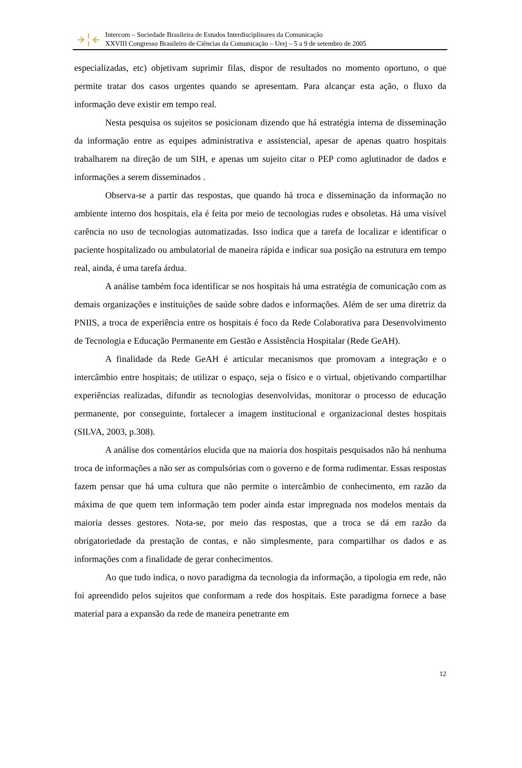Intercom – Sociedade Brasileira de Estudos Interdisciplinares da Comunicação
XXVIII Congresso Brasileiro de Ciências da Comunicação – Uerj – 5 a 9 de setembro de 2005
especializadas, etc) objetivam suprimir filas, dispor de resultados no momento oportuno, o que permite tratar dos casos urgentes quando se apresentam. Para alcançar esta ação, o fluxo da informação deve existir em tempo real.
Nesta pesquisa os sujeitos se posicionam dizendo que há estratégia interna de disseminação da informação entre as equipes administrativa e assistencial, apesar de apenas quatro hospitais trabalharem na direção de um SIH, e apenas um sujeito citar o PEP como aglutinador de dados e informações a serem disseminados .
Observa-se a partir das respostas, que quando há troca e disseminação da informação no ambiente interno dos hospitais, ela é feita por meio de tecnologias rudes e obsoletas. Há uma visível carência no uso de tecnologias automatizadas. Isso indica que a tarefa de localizar e identificar o paciente hospitalizado ou ambulatorial de maneira rápida e indicar sua posição na estrutura em tempo real, ainda, é uma tarefa árdua.
A análise também foca identificar se nos hospitais há uma estratégia de comunicação com as demais organizações e instituições de saúde sobre dados e informações. Além de ser uma diretriz da PNIIS, a troca de experiência entre os hospitais é foco da Rede Colaborativa para Desenvolvimento de Tecnologia e Educação Permanente em Gestão e Assistência Hospitalar (Rede GeAH).
A finalidade da Rede GeAH é articular mecanismos que promovam a integração e o intercâmbio entre hospitais; de utilizar o espaço, seja o físico e o virtual, objetivando compartilhar experiências realizadas, difundir as tecnologias desenvolvidas, monitorar o processo de educação permanente, por conseguinte, fortalecer a imagem institucional e organizacional destes hospitais (SILVA, 2003, p.308).
A análise dos comentários elucida que na maioria dos hospitais pesquisados não há nenhuma troca de informações a não ser as compulsórias com o governo e de forma rudimentar. Essas respostas fazem pensar que há uma cultura que não permite o intercâmbio de conhecimento, em razão da máxima de que quem tem informação tem poder ainda estar impregnada nos modelos mentais da maioria desses gestores. Nota-se, por meio das respostas, que a troca se dá em razão da obrigatoriedade da prestação de contas, e não simplesmente, para compartilhar os dados e as informações com a finalidade de gerar conhecimentos.
Ao que tudo indica, o novo paradigma da tecnologia da informação, a tipologia em rede, não foi apreendido pelos sujeitos que conformam a rede dos hospitais. Este paradigma fornece a base material para a expansão da rede de maneira penetrante em
12